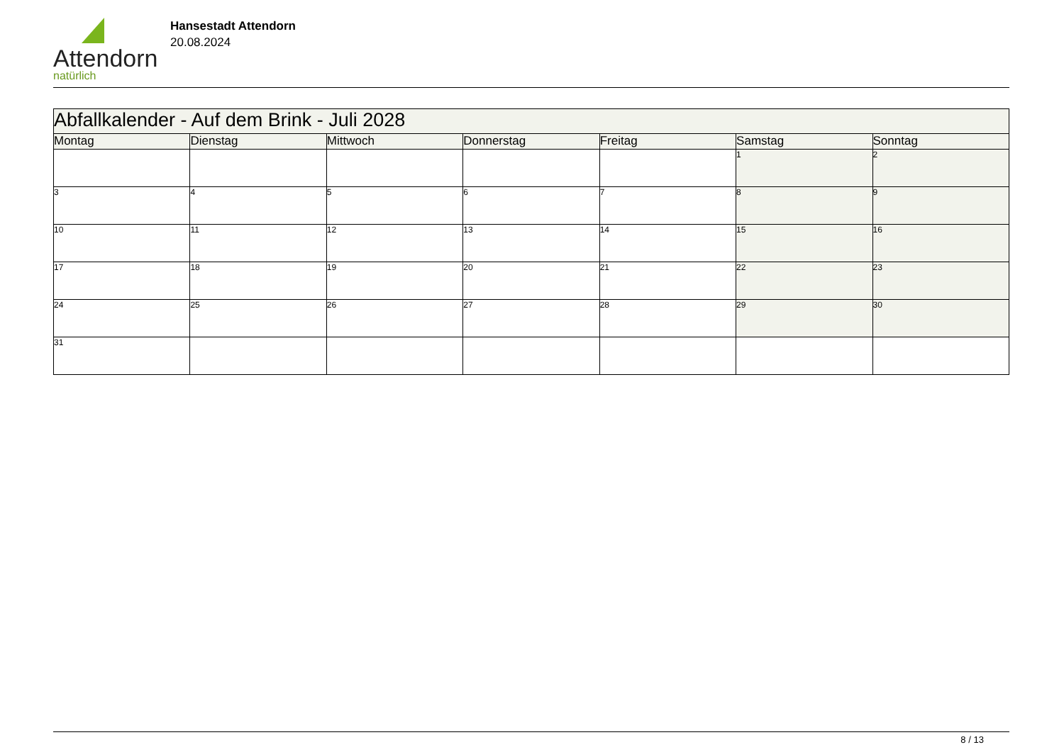Attendorn
natürlich
Hansestadt Attendorn
20.08.2024
| Abfallkalender - Auf dem Brink - Juli 2028 | | | | | | |
| Montag | Dienstag | Mittwoch | Donnerstag | Freitag | Samstag | Sonntag |
| | | | | | 1 | 2 |
| 3 | 4 | 5 | 6 | 7 | 8 | 9 |
| 10 | 11 | 12 | 13 | 14 | 15 | 16 |
| 17 | 18 | 19 | 20 | 21 | 22 | 23 |
| 24 | 25 | 26 | 27 | 28 | 29 | 30 |
| 31 | | | | | | |
8 / 13